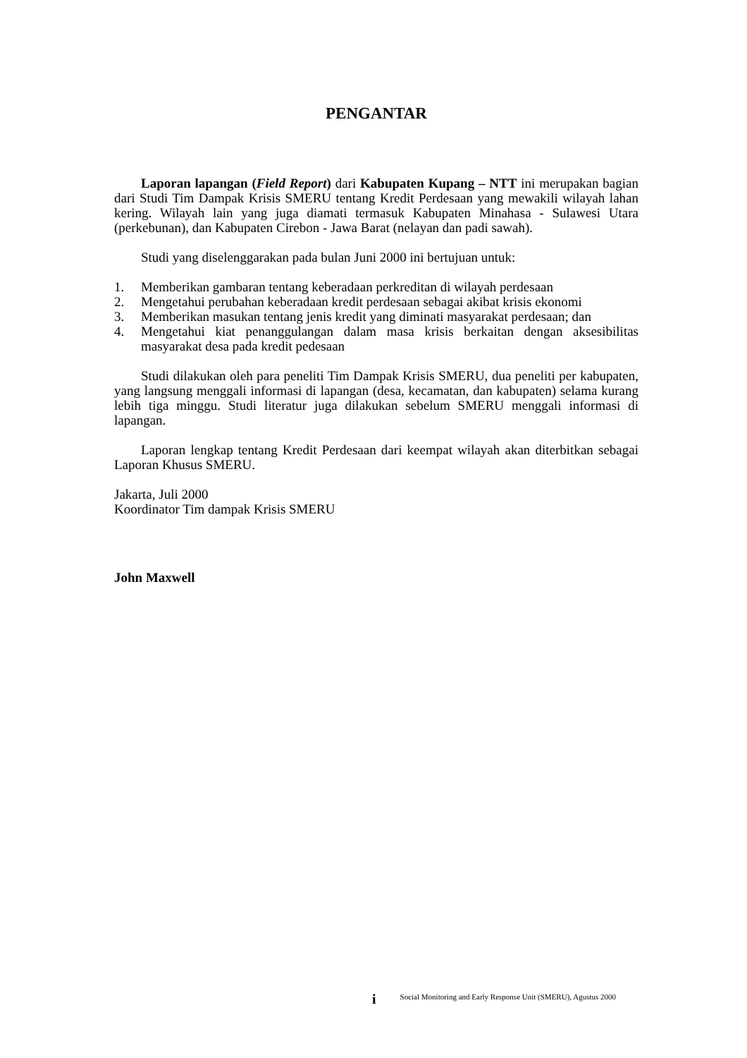PENGANTAR
Laporan lapangan (Field Report) dari Kabupaten Kupang – NTT ini merupakan bagian dari Studi Tim Dampak Krisis SMERU tentang Kredit Perdesaan yang mewakili wilayah lahan kering. Wilayah lain yang juga diamati termasuk Kabupaten Minahasa - Sulawesi Utara (perkebunan), dan Kabupaten Cirebon - Jawa Barat (nelayan dan padi sawah).
Studi yang diselenggarakan pada bulan Juni 2000 ini bertujuan untuk:
1. Memberikan gambaran tentang keberadaan perkreditan di wilayah perdesaan
2. Mengetahui perubahan keberadaan kredit perdesaan sebagai akibat krisis ekonomi
3. Memberikan masukan tentang jenis kredit yang diminati masyarakat perdesaan; dan
4. Mengetahui kiat penanggulangan dalam masa krisis berkaitan dengan aksesibilitas masyarakat desa pada kredit pedesaan
Studi dilakukan oleh para peneliti Tim Dampak Krisis SMERU, dua peneliti per kabupaten, yang langsung menggali informasi di lapangan (desa, kecamatan, dan kabupaten) selama kurang lebih tiga minggu. Studi literatur juga dilakukan sebelum SMERU menggali informasi di lapangan.
Laporan lengkap tentang Kredit Perdesaan dari keempat wilayah akan diterbitkan sebagai Laporan Khusus SMERU.
Jakarta, Juli 2000
Koordinator Tim dampak Krisis SMERU
John Maxwell
i Social Monitoring and Early Response Unit (SMERU), Agustus 2000